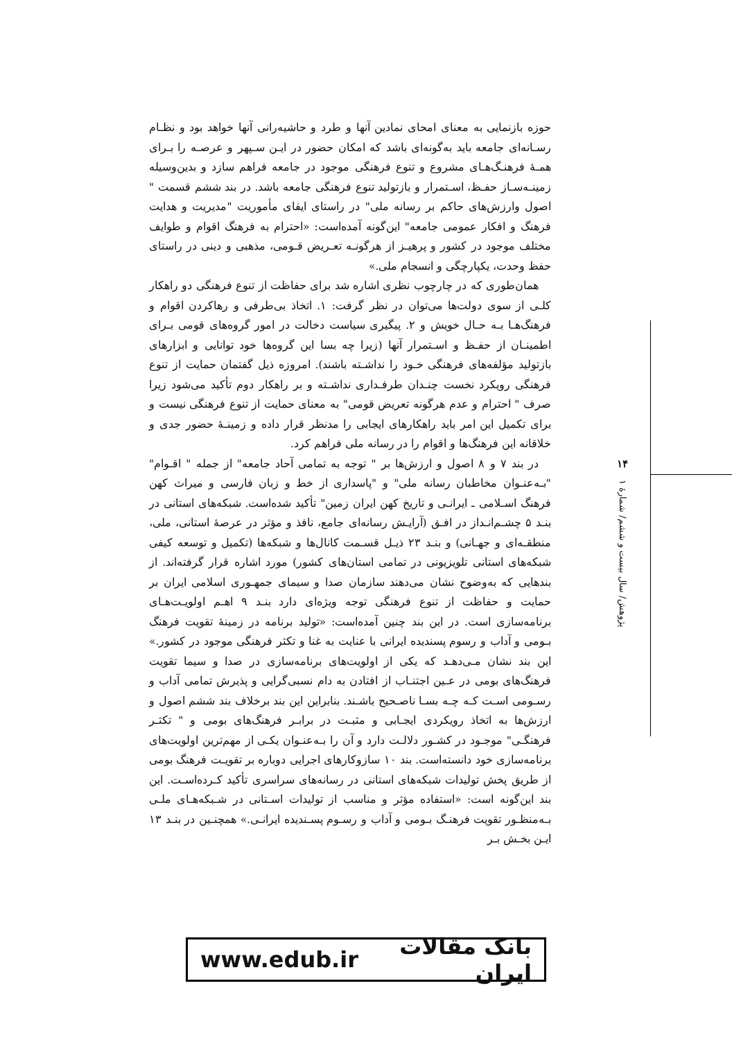حوزه بازنمایی به معنای امحای نمادین آنها و طرد و حاشیه‌رانی آنها خواهد بود و نظـام رسـانه‌ای جامعه باید به‌گونه‌ای باشد که امکان حضور در ایـن سـپهر و عرصـه را بـرای همـهٔ فرهنـگ‌هـای مشروع و تنوع فرهنگی موجود در جامعه فراهم سازد و بدین‌وسیله زمینـه‌سـاز حفـظ، اسـتمرار و بازتولید تنوع فرهنگی جامعه باشد. در بند ششم قسمت " اصول وارزش‌های حاکم بر رسانه ملی" در راستای ایفای مأموریت "مدیریت و هدایت فرهنگ و افکار عمومی جامعه" این‌گونه آمده‌است: «احترام به فرهنگ اقوام و طوایف مختلف موجود در کشور و پرهیـز از هرگونـه تعـریض قـومی، مذهبی و دینی در راستای حفظ وحدت، یکپارچگی و انسجام ملی.»
همان‌طوری که در چارچوب نظری اشاره شد برای حفاظت از تنوع فرهنگی دو راهکار کلـی از سوی دولت‌ها می‌توان در نظر گرفت: ۱. اتخاذ بی‌طرفی و رهاکردن اقوام و فرهنگ‌هـا بـه حـال خویش و ۲. پیگیری سیاست دخالت در امور گروه‌های قومی بـرای اطمینـان از حفـظ و اسـتمرار آنها (زیرا چه بسا این گروه‌ها خود توانایی و ابزارهای بازتولید مؤلفه‌های فرهنگی خـود را نداشـته باشند). امروزه ذیل گفتمان حمایت از تنوع فرهنگی رویکرد نخست چنـدان طرفـداری نداشـته و بر راهکار دوم تأکید می‌شود زیرا صرف " احترام و عدم هرگونه تعریض قومی" به معنای حمایت از تنوع فرهنگی نیست و برای تکمیل این امر باید راهکارهای ایجابی را مدنظر قرار داده و زمینـهٔ حضور جدی و خلاقانه این فرهنگ‌ها و اقوام را در رسانه ملی فراهم کرد.
در بند ۷ و ۸ اصول و ارزش‌ها بر " توجه به تمامی آحاد جامعه" از جمله " اقـوام" "بـه‌عنـوان مخاطبان رسانه ملی" و "پاسداری از خط و زبان فارسی و میراث کهن فرهنگ اسـلامی ـ ایرانـی و تاریخ کهن ایران زمین" تأکید شده‌است. شبکه‌های استانی در بنـد ۵ چشـم‌انـداز در افـق (آرایـش رسانه‌ای جامع، نافذ و مؤثر در عرصهٔ استانی، ملی، منطقـه‌ای و جهـانی) و بنـد ۲۳ ذیـل قسـمت کانال‌ها و شبکه‌ها (تکمیل و توسعه کیفی شبکه‌های استانی تلویزیونی در تمامی استان‌های کشور) مورد اشاره قرار گرفته‌اند. از بندهایی که به‌وضوح نشان می‌دهند سازمان صدا و سیمای جمهـوری اسلامی ایران بر حمایت و حفاظت از تنوع فرهنگی توجه ویژه‌ای دارد بنـد ۹ اهـم اولویـت‌هـای برنامه‌سازی است. در این بند چنین آمده‌است: «تولید برنامه در زمینهٔ تقویت فرهنگ بـومی و آداب و رسوم پسندیده ایرانی با عنایت به غنا و تکثر فرهنگی موجود در کشور.» این بند نشان مـی‌دهـد که یکی از اولویت‌های برنامه‌سازی در صدا و سیما تقویت فرهنگ‌های بومی در عـین اجتنـاب از افتادن به دام نسبی‌گرایی و پذیرش تمامی آداب و رسـومی اسـت کـه چـه بسـا ناصـحیح باشـند. بنابراین این بند برخلاف بند ششم اصول و ارزش‌ها به اتخاذ رویکردی ایجـابی و مثبـت در برابـر فرهنگ‌های بومی و " تکثـر فرهنگـی" موجـود در کشـور دلالـت دارد و آن را بـه‌عنـوان یکـی از مهم‌ترین اولویت‌های برنامه‌سازی خود دانسته‌است. بند ۱۰ سازوکارهای اجرایی دوباره بر تقویـت فرهنگ بومی از طریق پخش تولیدات شبکه‌های استانی در رسانه‌های سراسری تأکید کـرده‌اسـت. این بند این‌گونه است: «استفاده مؤثر و مناسب از تولیدات اسـتانی در شـبکه‌هـای ملـی بـه‌منظـور تقویت فرهنـگ بـومی و آداب و رسـوم پسـندیده ایرانـی.» همچنـین در بنـد ۱۳ ایـن بخـش بـر
۱۴
پژوهش/ سال بیست و ششم/ شمارهٔ ۱
بانک مقالات ایران www.edub.ir